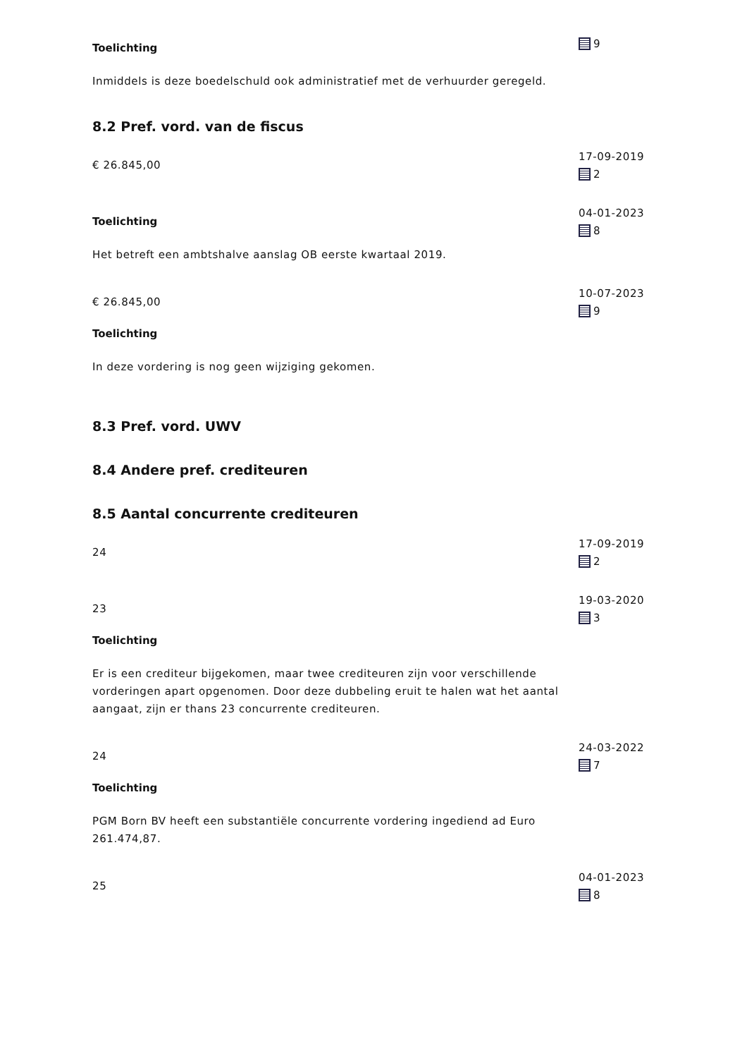Toelichting
Inmiddels is deze boedelschuld ook administratief met de verhuurder geregeld.
9
8.2 Pref. vord. van de fiscus
€ 26.845,00
17-09-2019
2
Toelichting
Het betreft een ambtshalve aanslag OB eerste kwartaal 2019.
04-01-2023
8
€ 26.845,00
Toelichting
In deze vordering is nog geen wijziging gekomen.
10-07-2023
9
8.3 Pref. vord. UWV
8.4 Andere pref. crediteuren
8.5 Aantal concurrente crediteuren
24
17-09-2019
2
23
Toelichting
Er is een crediteur bijgekomen, maar twee crediteuren zijn voor verschillende vorderingen apart opgenomen. Door deze dubbeling eruit te halen wat het aantal aangaat, zijn er thans 23 concurrente crediteuren.
19-03-2020
3
24
Toelichting
PGM Born BV heeft een substantiële concurrente vordering ingediend ad Euro 261.474,87.
24-03-2022
7
25
04-01-2023
8